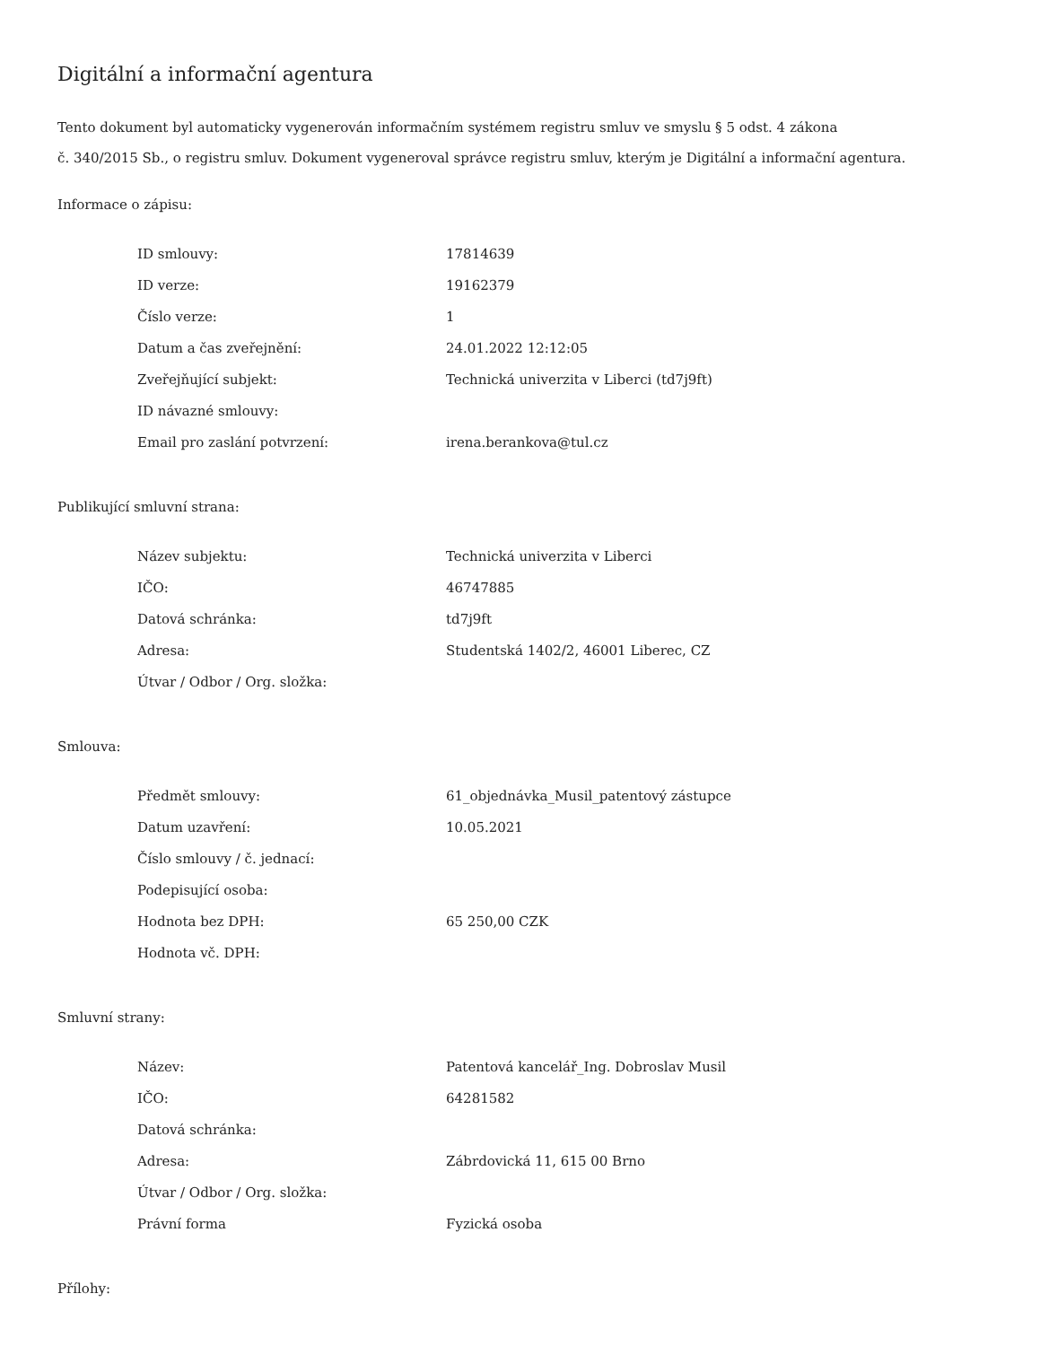Digitální a informační agentura
Tento dokument byl automaticky vygenerován informačním systémem registru smluv ve smyslu § 5 odst. 4 zákona
č. 340/2015 Sb., o registru smluv. Dokument vygeneroval správce registru smluv, kterým je Digitální a informační agentura.
Informace o zápisu:
| ID smlouvy: | 17814639 |
| ID verze: | 19162379 |
| Číslo verze: | 1 |
| Datum a čas zveřejnění: | 24.01.2022 12:12:05 |
| Zveřejňující subjekt: | Technická univerzita v Liberci (td7j9ft) |
| ID návazné smlouvy: | |
| Email pro zaslání potvrzení: | irena.berankova@tul.cz |
Publikující smluvní strana:
| Název subjektu: | Technická univerzita v Liberci |
| IČO: | 46747885 |
| Datová schránka: | td7j9ft |
| Adresa: | Studentská 1402/2, 46001 Liberec, CZ |
| Útvar / Odbor / Org. složka: | |
Smlouva:
| Předmět smlouvy: | 61_objednávka_Musil_patentový zástupce |
| Datum uzavření: | 10.05.2021 |
| Číslo smlouvy / č. jednací: | |
| Podepisující osoba: | |
| Hodnota bez DPH: | 65 250,00 CZK |
| Hodnota vč. DPH: | |
Smluvní strany:
| Název: | Patentová kancelář_Ing. Dobroslav Musil |
| IČO: | 64281582 |
| Datová schránka: | |
| Adresa: | Zábrdovická 11, 615 00 Brno |
| Útvar / Odbor / Org. složka: | |
| Právní forma | Fyzická osoba |
Přílohy: